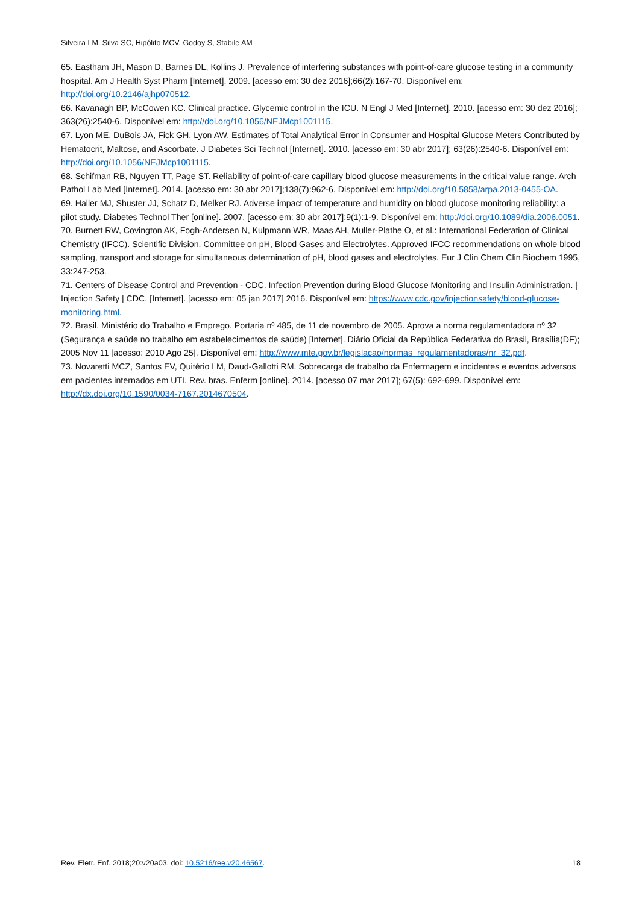Silveira LM, Silva SC, Hipólito MCV, Godoy S, Stabile AM
65. Eastham JH, Mason D, Barnes DL, Kollins J. Prevalence of interfering substances with point-of-care glucose testing in a community hospital. Am J Health Syst Pharm [Internet]. 2009. [acesso em: 30 dez 2016];66(2):167-70. Disponível em: http://doi.org/10.2146/ajhp070512.
66. Kavanagh BP, McCowen KC. Clinical practice. Glycemic control in the ICU. N Engl J Med [Internet]. 2010. [acesso em: 30 dez 2016]; 363(26):2540-6. Disponível em: http://doi.org/10.1056/NEJMcp1001115.
67. Lyon ME, DuBois JA, Fick GH, Lyon AW. Estimates of Total Analytical Error in Consumer and Hospital Glucose Meters Contributed by Hematocrit, Maltose, and Ascorbate. J Diabetes Sci Technol [Internet]. 2010. [acesso em: 30 abr 2017]; 63(26):2540-6. Disponível em: http://doi.org/10.1056/NEJMcp1001115.
68. Schifman RB, Nguyen TT, Page ST. Reliability of point-of-care capillary blood glucose measurements in the critical value range. Arch Pathol Lab Med [Internet]. 2014. [acesso em: 30 abr 2017];138(7):962-6. Disponível em: http://doi.org/10.5858/arpa.2013-0455-OA.
69. Haller MJ, Shuster JJ, Schatz D, Melker RJ. Adverse impact of temperature and humidity on blood glucose monitoring reliability: a pilot study. Diabetes Technol Ther [online]. 2007. [acesso em: 30 abr 2017];9(1):1-9. Disponível em: http://doi.org/10.1089/dia.2006.0051.
70. Burnett RW, Covington AK, Fogh-Andersen N, Kulpmann WR, Maas AH, Muller-Plathe O, et al.: International Federation of Clinical Chemistry (IFCC). Scientific Division. Committee on pH, Blood Gases and Electrolytes. Approved IFCC recommendations on whole blood sampling, transport and storage for simultaneous determination of pH, blood gases and electrolytes. Eur J Clin Chem Clin Biochem 1995, 33:247-253.
71. Centers of Disease Control and Prevention - CDC. Infection Prevention during Blood Glucose Monitoring and Insulin Administration. | Injection Safety | CDC. [Internet]. [acesso em: 05 jan 2017] 2016. Disponível em: https://www.cdc.gov/injectionsafety/blood-glucose-monitoring.html.
72. Brasil. Ministério do Trabalho e Emprego. Portaria nº 485, de 11 de novembro de 2005. Aprova a norma regulamentadora nº 32 (Segurança e saúde no trabalho em estabelecimentos de saúde) [Internet]. Diário Oficial da República Federativa do Brasil, Brasília(DF); 2005 Nov 11 [acesso: 2010 Ago 25]. Disponível em: http://www.mte.gov.br/legislacao/normas_regulamentadoras/nr_32.pdf.
73. Novaretti MCZ, Santos EV, Quitério LM, Daud-Gallotti RM. Sobrecarga de trabalho da Enfermagem e incidentes e eventos adversos em pacientes internados em UTI. Rev. bras. Enferm [online]. 2014. [acesso 07 mar 2017]; 67(5): 692-699. Disponível em: http://dx.doi.org/10.1590/0034-7167.2014670504.
Rev. Eletr. Enf. 2018;20:v20a03. doi: 10.5216/ree.v20.46567. 18